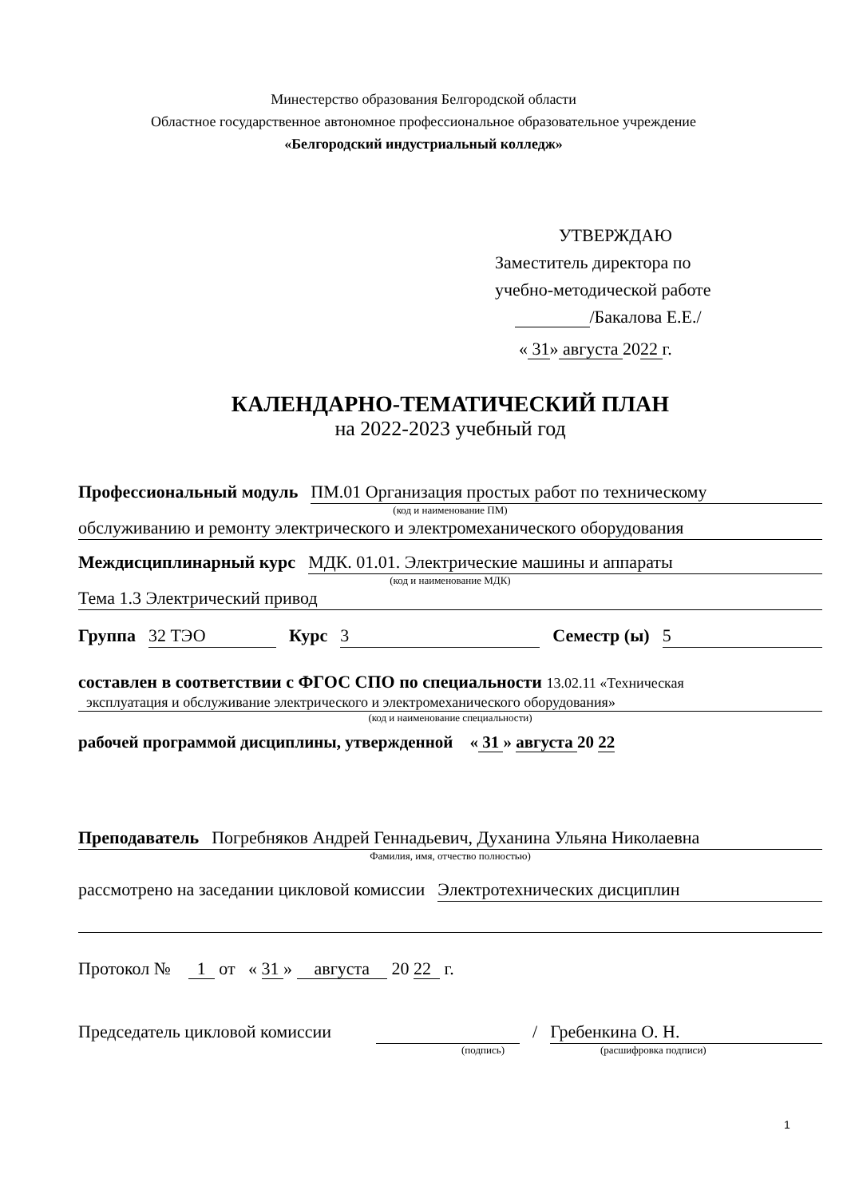Минестерство образования Белгородской области
Областное государственное автономное профессиональное образовательное учреждение
«Белгородский индустриальный колледж»
УТВЕРЖДАЮ
Заместитель директора по
учебно-методической работе
/Бакалова Е.Е./
« 31» августа 2022 г.
КАЛЕНДАРНО-ТЕМАТИЧЕСКИЙ ПЛАН
на 2022-2023 учебный год
Профессиональный модуль ПМ.01 Организация простых работ по техническому
(код и наименование ПМ)
обслуживанию и ремонту электрического и электромеханического оборудования
Междисциплинарный курс МДК. 01.01. Электрические машины и аппараты
(код и наименование МДК)
Тема 1.3 Электрический привод
Группа 32 ТЭО Курс 3 Семестр (ы) 5
составлен в соответствии с ФГОС СПО по специальности 13.02.11 «Техническая
эксплуатация и обслуживание электрического и электромеханического оборудования»
(код и наименование специальности)
рабочей программой дисциплины, утвержденной « 31 » августа 20 22
Преподаватель Погребняков Андрей Геннадьевич, Духанина Ульяна Николаевна
Фамилия, имя, отчество полностью)
рассмотрено на заседании цикловой комиссии Электротехнических дисциплин
Протокол № 1 от « 31 » августа 20 22 г.
Председатель цикловой комиссии / Гребенкина О. Н.
(подпись) (расшифровка подписи)
1